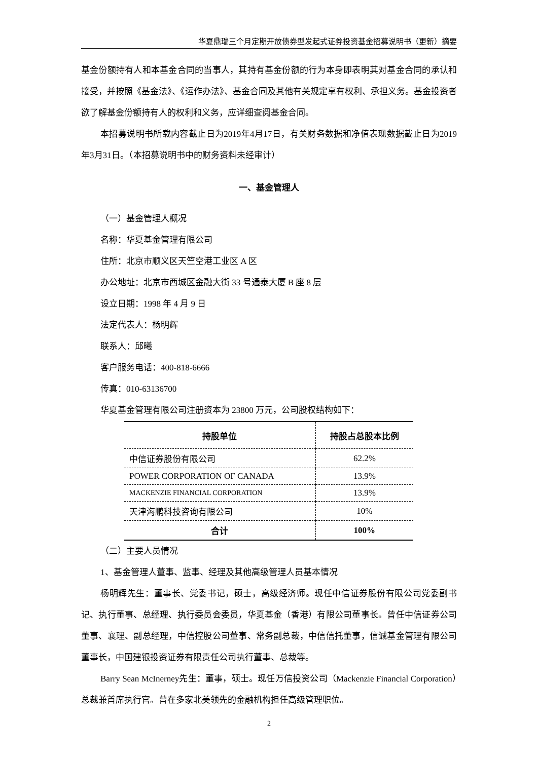华夏鼎瑞三个月定期开放债券型发起式证券投资基金招募说明书（更新）摘要
基金份额持有人和本基金合同的当事人，其持有基金份额的行为本身即表明其对基金合同的承认和接受，并按照《基金法》、《运作办法》、基金合同及其他有关规定享有权利、承担义务。基金投资者欲了解基金份额持有人的权利和义务，应详细查阅基金合同。
本招募说明书所载内容截止日为2019年4月17日，有关财务数据和净值表现数据截止日为2019年3月31日。（本招募说明书中的财务资料未经审计）
一、基金管理人
（一）基金管理人概况
名称：华夏基金管理有限公司
住所：北京市顺义区天竺空港工业区 A 区
办公地址：北京市西城区金融大街 33 号通泰大厦 B 座 8 层
设立日期：1998 年 4 月 9 日
法定代表人：杨明辉
联系人：邱曦
客户服务电话：400-818-6666
传真：010-63136700
华夏基金管理有限公司注册资本为 23800 万元，公司股权结构如下：
| 持股单位 | 持股占总股本比例 |
| --- | --- |
| 中信证券股份有限公司 | 62.2% |
| POWER CORPORATION OF CANADA | 13.9% |
| MACKENZIE FINANCIAL CORPORATION | 13.9% |
| 天津海鹏科技咨询有限公司 | 10% |
| 合计 | 100% |
（二）主要人员情况
1、基金管理人董事、监事、经理及其他高级管理人员基本情况
杨明辉先生：董事长、党委书记，硕士，高级经济师。现任中信证券股份有限公司党委副书记、执行董事、总经理、执行委员会委员，华夏基金（香港）有限公司董事长。曾任中信证券公司董事、襄理、副总经理，中信控股公司董事、常务副总裁，中信信托董事，信诚基金管理有限公司董事长，中国建银投资证券有限责任公司执行董事、总裁等。
Barry Sean McInerney先生：董事，硕士。现任万信投资公司（Mackenzie Financial Corporation）总裁兼首席执行官。曾在多家北美领先的金融机构担任高级管理职位。
2